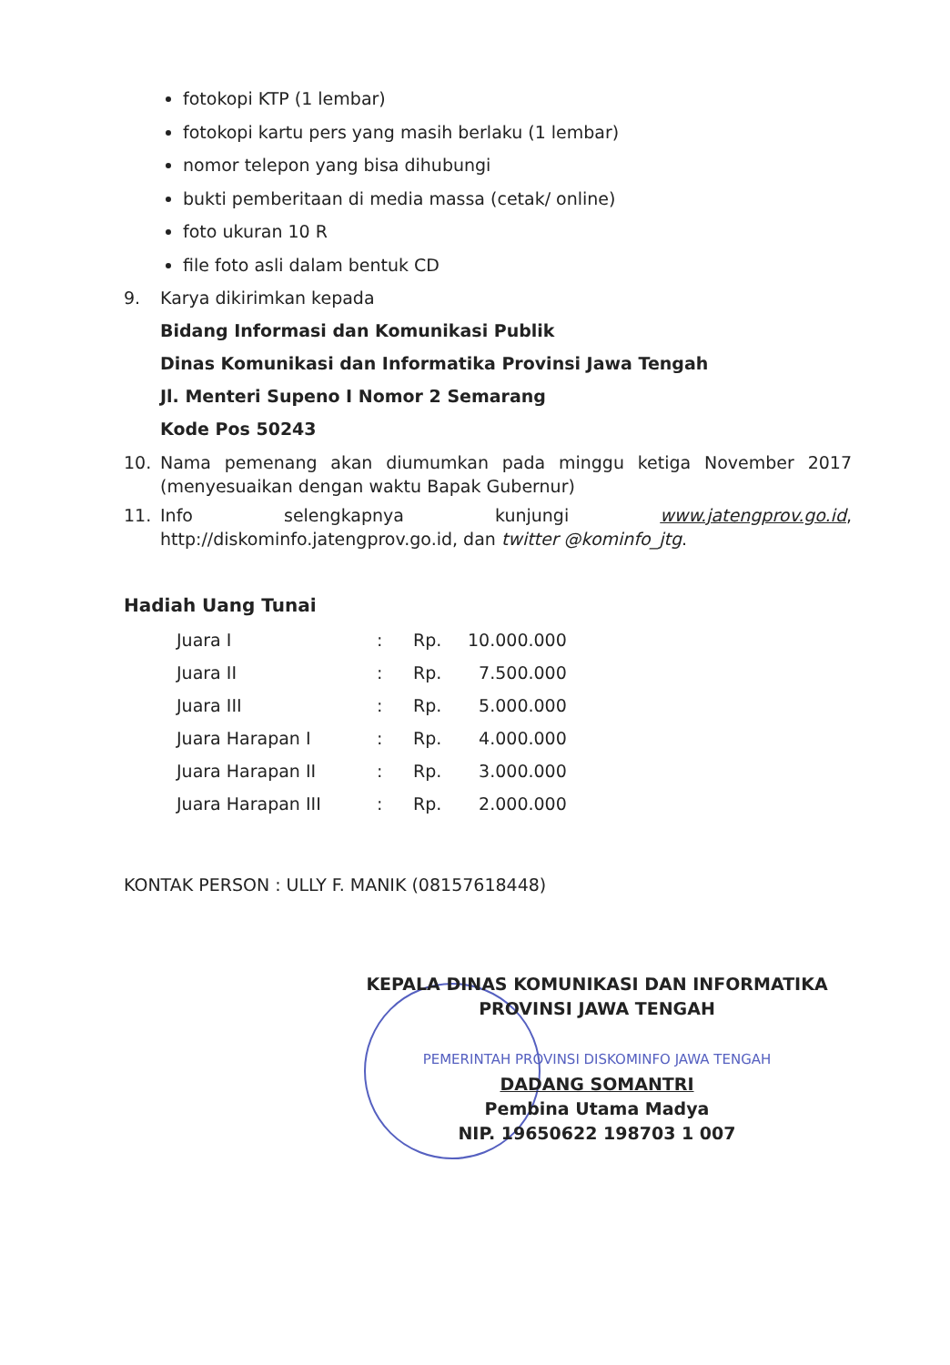fotokopi KTP (1 lembar)
fotokopi kartu pers yang masih berlaku (1 lembar)
nomor telepon yang bisa dihubungi
bukti pemberitaan di media massa (cetak/ online)
foto ukuran 10 R
file foto asli dalam bentuk CD
9. Karya dikirimkan kepada
Bidang Informasi dan Komunikasi Publik
Dinas Komunikasi dan Informatika Provinsi Jawa Tengah
Jl. Menteri Supeno I Nomor 2 Semarang
Kode Pos 50243
10. Nama pemenang akan diumumkan pada minggu ketiga November 2017 (menyesuaikan dengan waktu Bapak Gubernur)
11. Info selengkapnya kunjungi www.jatengprov.go.id, http://diskominfo.jatengprov.go.id, dan twitter @kominfo_jtg.
Hadiah Uang Tunai
| Juara I | : | Rp. | 10.000.000 |
| Juara II | : | Rp. | 7.500.000 |
| Juara III | : | Rp. | 5.000.000 |
| Juara Harapan I | : | Rp. | 4.000.000 |
| Juara Harapan II | : | Rp. | 3.000.000 |
| Juara Harapan III | : | Rp. | 2.000.000 |
KONTAK PERSON : ULLY F. MANIK (08157618448)
KEPALA DINAS KOMUNIKASI DAN INFORMATIKA
PROVINSI JAWA TENGAH
PEMERINTAH PROVINSI DISKOMINFO JAWA TENGAH
DADANG SOMANTRI
Pembina Utama Madya
NIP. 19650622 198703 1 007